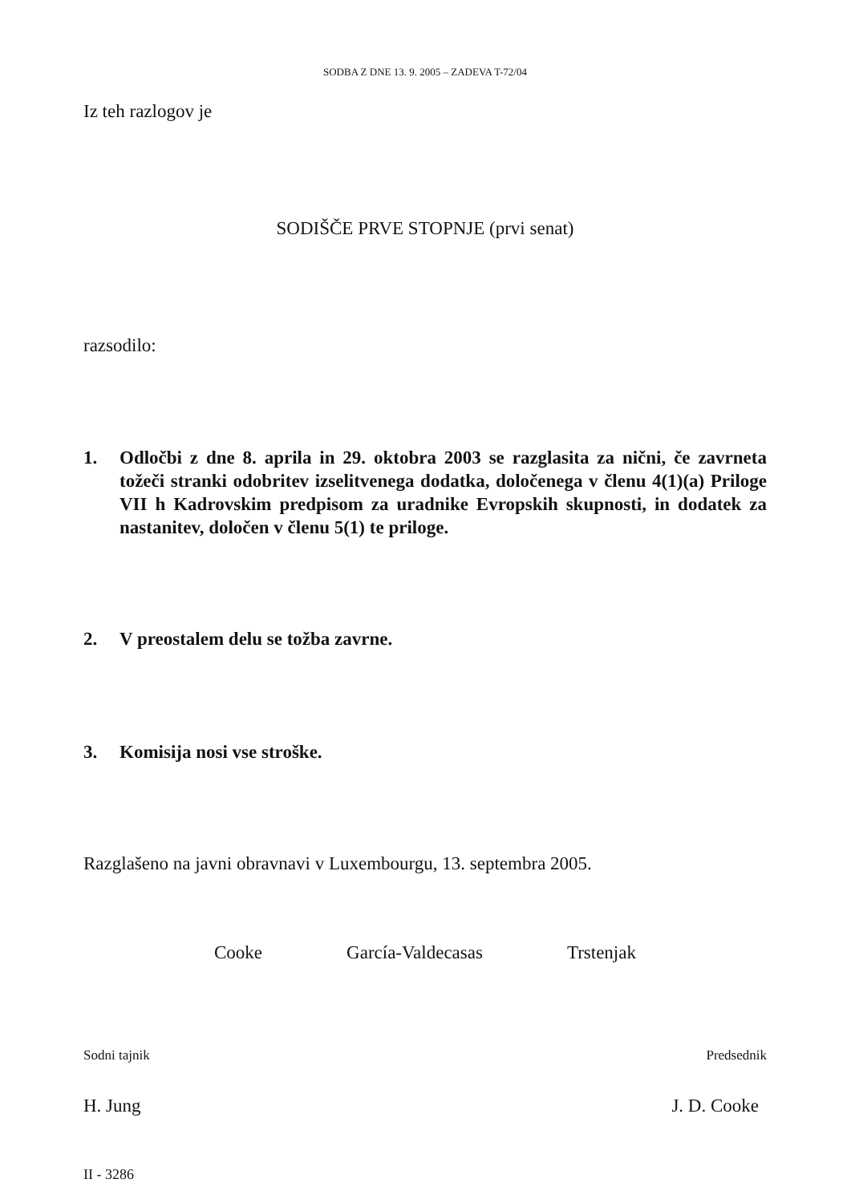SODBA Z DNE 13. 9. 2005 – ZADEVA T-72/04
Iz teh razlogov je
SODIŠČE PRVE STOPNJE (prvi senat)
razsodilo:
1. Odločbi z dne 8. aprila in 29. oktobra 2003 se razglasita za nični, če zavrneta tožeči stranki odobritev izselitvenega dodatka, določenega v členu 4(1)(a) Priloge VII h Kadrovskim predpisom za uradnike Evropskih skupnosti, in dodatek za nastanitev, določen v členu 5(1) te priloge.
2. V preostalem delu se tožba zavrne.
3. Komisija nosi vse stroške.
Razglašeno na javni obravnavi v Luxembourgu, 13. septembra 2005.
Cooke García-Valdecasas Trstenjak
Sodni tajnik Predsednik
H. Jung J. D. Cooke
II - 3286